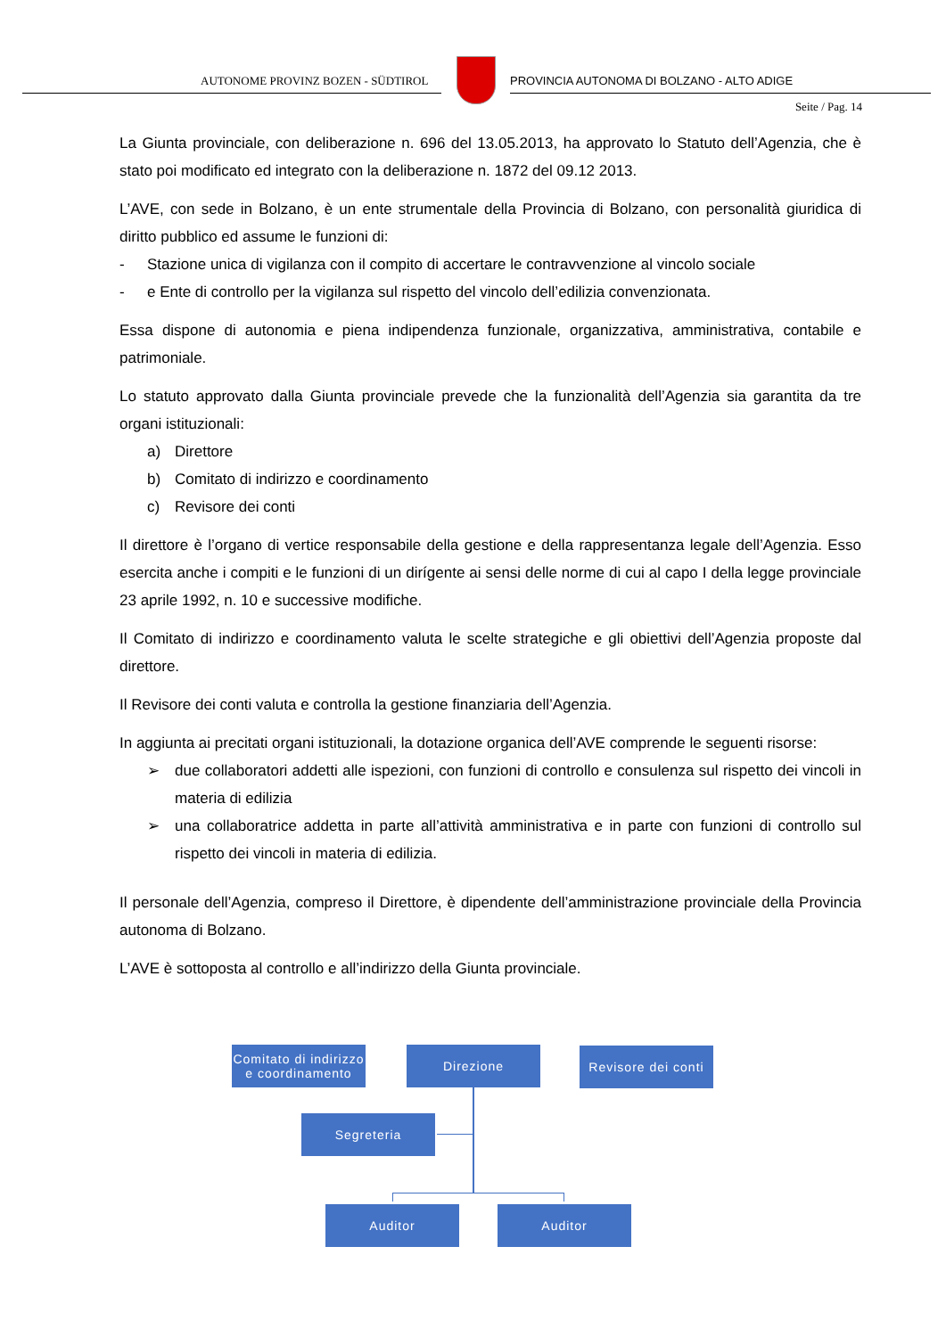AUTONOME PROVINZ BOZEN - SÜDTIROL
PROVINCIA AUTONOMA DI BOLZANO - ALTO ADIGE
Seite / Pag. 14
La Giunta provinciale, con deliberazione n. 696 del 13.05.2013, ha approvato lo Statuto dell’Agenzia, che è stato poi modificato ed integrato con la deliberazione n. 1872 del 09.12 2013.
L’AVE, con sede in Bolzano, è un ente strumentale della Provincia di Bolzano, con personalità giuridica di diritto pubblico ed assume le funzioni di:
- Stazione unica di vigilanza con il compito di accertare le contravvenzione al vincolo sociale
- e Ente di controllo per la vigilanza sul rispetto del vincolo dell’edilizia convenzionata.
Essa dispone di autonomia e piena indipendenza funzionale, organizzativa, amministrativa, contabile e patrimoniale.
Lo statuto approvato dalla Giunta provinciale prevede che la funzionalità dell’Agenzia sia garantita da tre organi istituzionali:
a) Direttore
b) Comitato di indirizzo e coordinamento
c) Revisore dei conti
Il direttore è l’organo di vertice responsabile della gestione e della rappresentanza legale dell’Agenzia. Esso esercita anche i compiti e le funzioni di un dirígente ai sensi delle norme di cui al capo I della legge provinciale 23 aprile 1992, n. 10 e successive modifiche.
Il Comitato di indirizzo e coordinamento valuta le scelte strategiche e gli obiettivi dell’Agenzia proposte dal direttore.
Il Revisore dei conti valuta e controlla la gestione finanziaria dell’Agenzia.
In aggiunta ai precitati organi istituzionali, la dotazione organica dell’AVE comprende le seguenti risorse:
➢ due collaboratori addetti alle ispezioni, con funzioni di controllo e consulenza sul rispetto dei vincoli in materia di edilizia
➢ una collaboratrice addetta in parte all’attività amministrativa e in parte con funzioni di controllo sul rispetto dei vincoli in materia di edilizia.
Il personale dell’Agenzia, compreso il Direttore, è dipendente dell’amministrazione provinciale della Provincia autonoma di Bolzano.
L’AVE è sottoposta al controllo e all’indirizzo della Giunta provinciale.
Comitato di indirizzo e coordinamento
Direzione
Revisore dei conti
Segreteria
Auditor Auditor